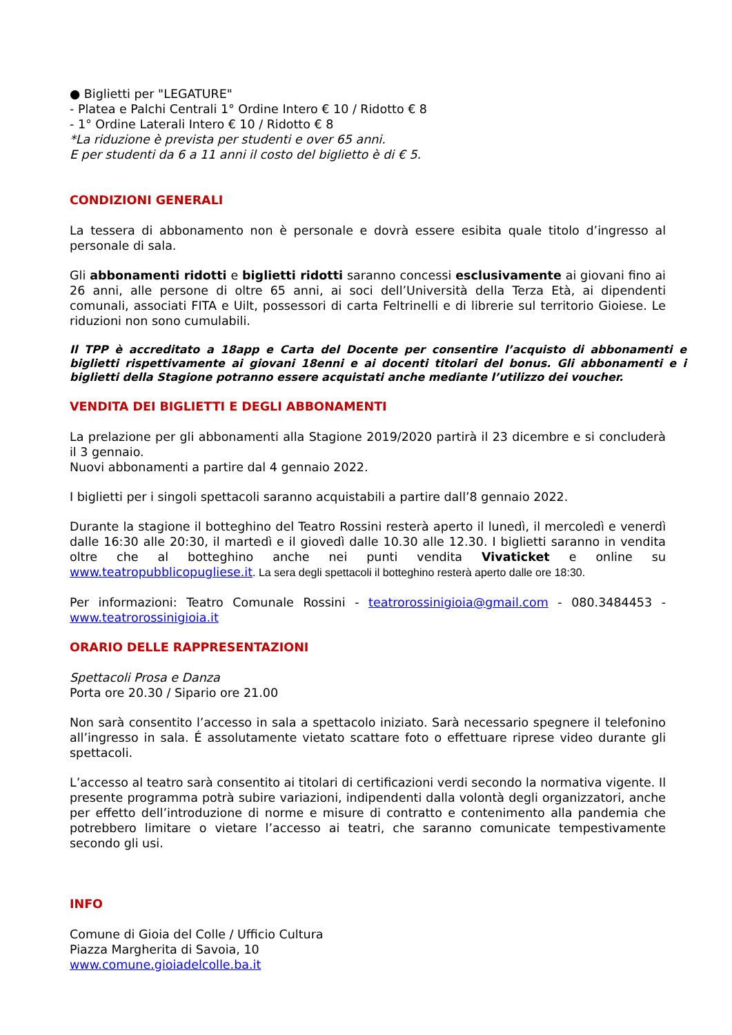● Biglietti per "LEGATURE"
- Platea e Palchi Centrali 1° Ordine Intero € 10 / Ridotto € 8
- 1° Ordine Laterali Intero € 10 / Ridotto € 8
*La riduzione è prevista per studenti e over 65 anni.
E per studenti da 6 a 11 anni il costo del biglietto è di € 5.
CONDIZIONI GENERALI
La tessera di abbonamento non è personale e dovrà essere esibita quale titolo d’ingresso al personale di sala.
Gli abbonamenti ridotti e biglietti ridotti saranno concessi esclusivamente ai giovani fino ai 26 anni, alle persone di oltre 65 anni, ai soci dell’Università della Terza Età, ai dipendenti comunali, associati FITA e Uilt, possessori di carta Feltrinelli e di librerie sul territorio Gioiese. Le riduzioni non sono cumulabili.
Il TPP è accreditato a 18app e Carta del Docente per consentire l’acquisto di abbonamenti e biglietti rispettivamente ai giovani 18enni e ai docenti titolari del bonus. Gli abbonamenti e i biglietti della Stagione potranno essere acquistati anche mediante l’utilizzo dei voucher.
VENDITA DEI BIGLIETTI E DEGLI ABBONAMENTI
La prelazione per gli abbonamenti alla Stagione 2019/2020 partirà il 23 dicembre e si concluderà il 3 gennaio.
Nuovi abbonamenti a partire dal 4 gennaio 2022.
I biglietti per i singoli spettacoli saranno acquistabili a partire dall’8 gennaio 2022.
Durante la stagione il botteghino del Teatro Rossini resterà aperto il lunedì, il mercoledì e venerdì dalle 16:30 alle 20:30, il martedì e il giovedì dalle 10.30 alle 12.30. I biglietti saranno in vendita oltre che al botteghino anche nei punti vendita Vivaticket e online su www.teatropubblicopugliese.it. La sera degli spettacoli il botteghino resterà aperto dalle ore 18:30.
Per informazioni: Teatro Comunale Rossini - teatrorossinigioia@gmail.com - 080.3484453 - www.teatrorossinigioia.it
ORARIO DELLE RAPPRESENTAZIONI
Spettacoli Prosa e Danza
Porta ore 20.30 / Sipario ore 21.00
Non sarà consentito l’accesso in sala a spettacolo iniziato. Sarà necessario spegnere il telefonino all’ingresso in sala. É assolutamente vietato scattare foto o effettuare riprese video durante gli spettacoli.
L’accesso al teatro sarà consentito ai titolari di certificazioni verdi secondo la normativa vigente. Il presente programma potrà subire variazioni, indipendenti dalla volontà degli organizzatori, anche per effetto dell’introduzione di norme e misure di contratto e contenimento alla pandemia che potrebbero limitare o vietare l’accesso ai teatri, che saranno comunicate tempestivamente secondo gli usi.
INFO
Comune di Gioia del Colle / Ufficio Cultura
Piazza Margherita di Savoia, 10
www.comune.gioiadelcolle.ba.it